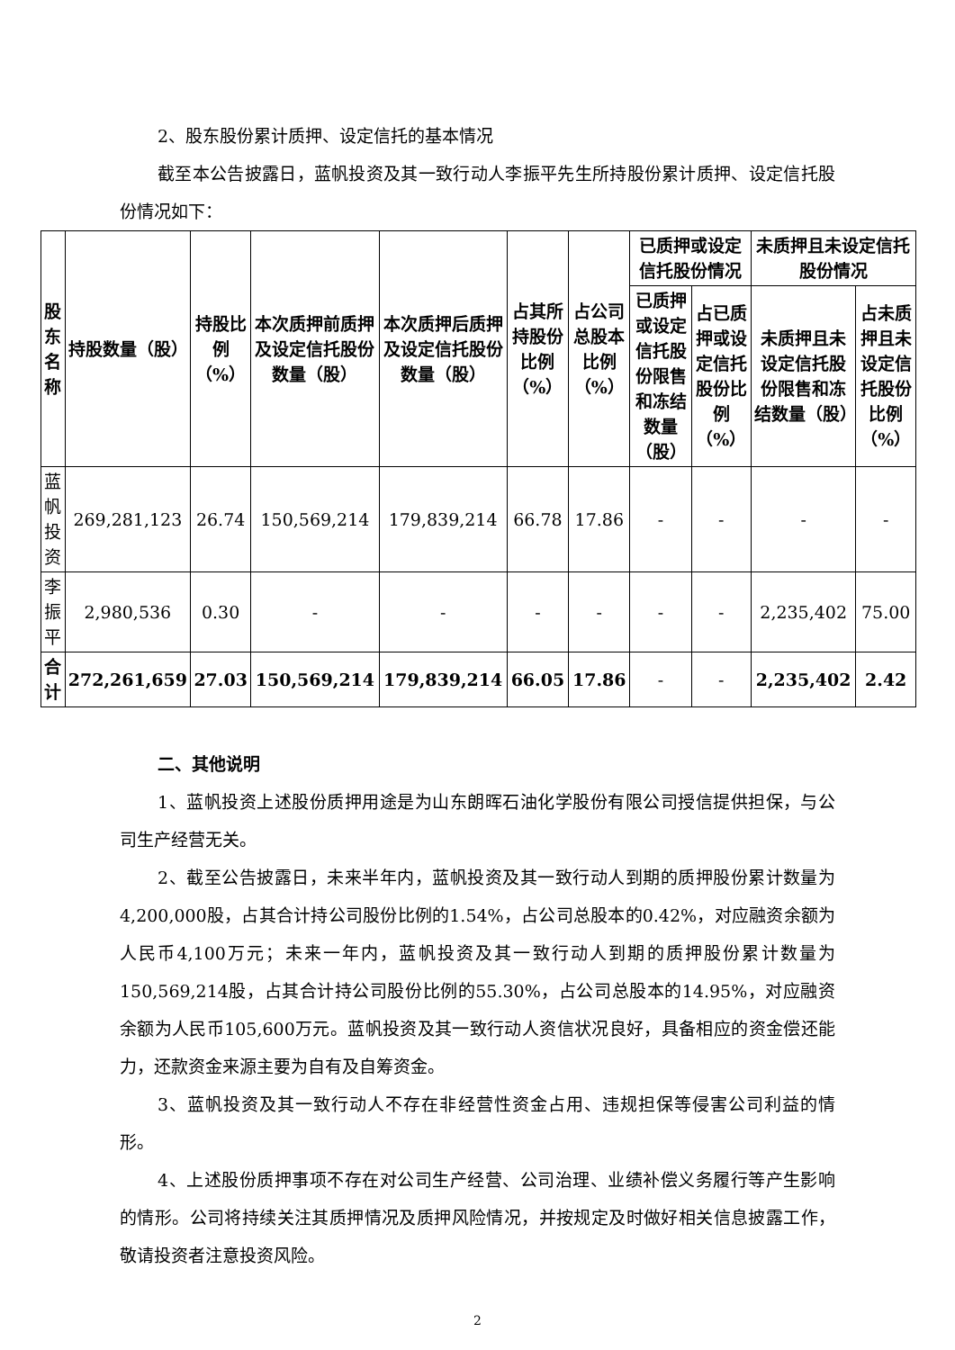2、股东股份累计质押、设定信托的基本情况
截至本公告披露日，蓝帆投资及其一致行动人李振平先生所持股份累计质押、设定信托股份情况如下：
| 股东名称 | 持股数量（股） | 持股比例（%） | 本次质押前质押及设定信托股份数量（股） | 本次质押后质押及设定信托股份数量（股） | 占其所持股份比例（%） | 占公司总股本比例（%） | 已质押或设定信托股份情况 | | 未质押且未设定信托股份情况 | |
| --- | --- | --- | --- | --- | --- | --- | --- | --- | --- | --- |
| | | | | | | | 已质押或设定信托股份限售和冻结数量（股） | 占已质押或设定信托股份比例（%） | 未质押且未设定信托股份限售和冻结数量（股） | 占未质押且未设定信托股份比例（%） |
| 蓝帆投资 | 269,281,123 | 26.74 | 150,569,214 | 179,839,214 | 66.78 | 17.86 | - | - | - | - |
| 李振平 | 2,980,536 | 0.30 | - | - | - | - | - | - | 2,235,402 | 75.00 |
| 合计 | 272,261,659 | 27.03 | 150,569,214 | 179,839,214 | 66.05 | 17.86 | - | - | 2,235,402 | 2.42 |
二、其他说明
1、蓝帆投资上述股份质押用途是为山东朗晖石油化学股份有限公司授信提供担保，与公司生产经营无关。
2、截至公告披露日，未来半年内，蓝帆投资及其一致行动人到期的质押股份累计数量为4,200,000股，占其合计持公司股份比例的1.54%，占公司总股本的0.42%，对应融资余额为人民币4,100万元；未来一年内，蓝帆投资及其一致行动人到期的质押股份累计数量为150,569,214股，占其合计持公司股份比例的55.30%，占公司总股本的14.95%，对应融资余额为人民币105,600万元。蓝帆投资及其一致行动人资信状况良好，具备相应的资金偿还能力，还款资金来源主要为自有及自筹资金。
3、蓝帆投资及其一致行动人不存在非经营性资金占用、违规担保等侵害公司利益的情形。
4、上述股份质押事项不存在对公司生产经营、公司治理、业绩补偿义务履行等产生影响的情形。公司将持续关注其质押情况及质押风险情况，并按规定及时做好相关信息披露工作，敬请投资者注意投资风险。
2